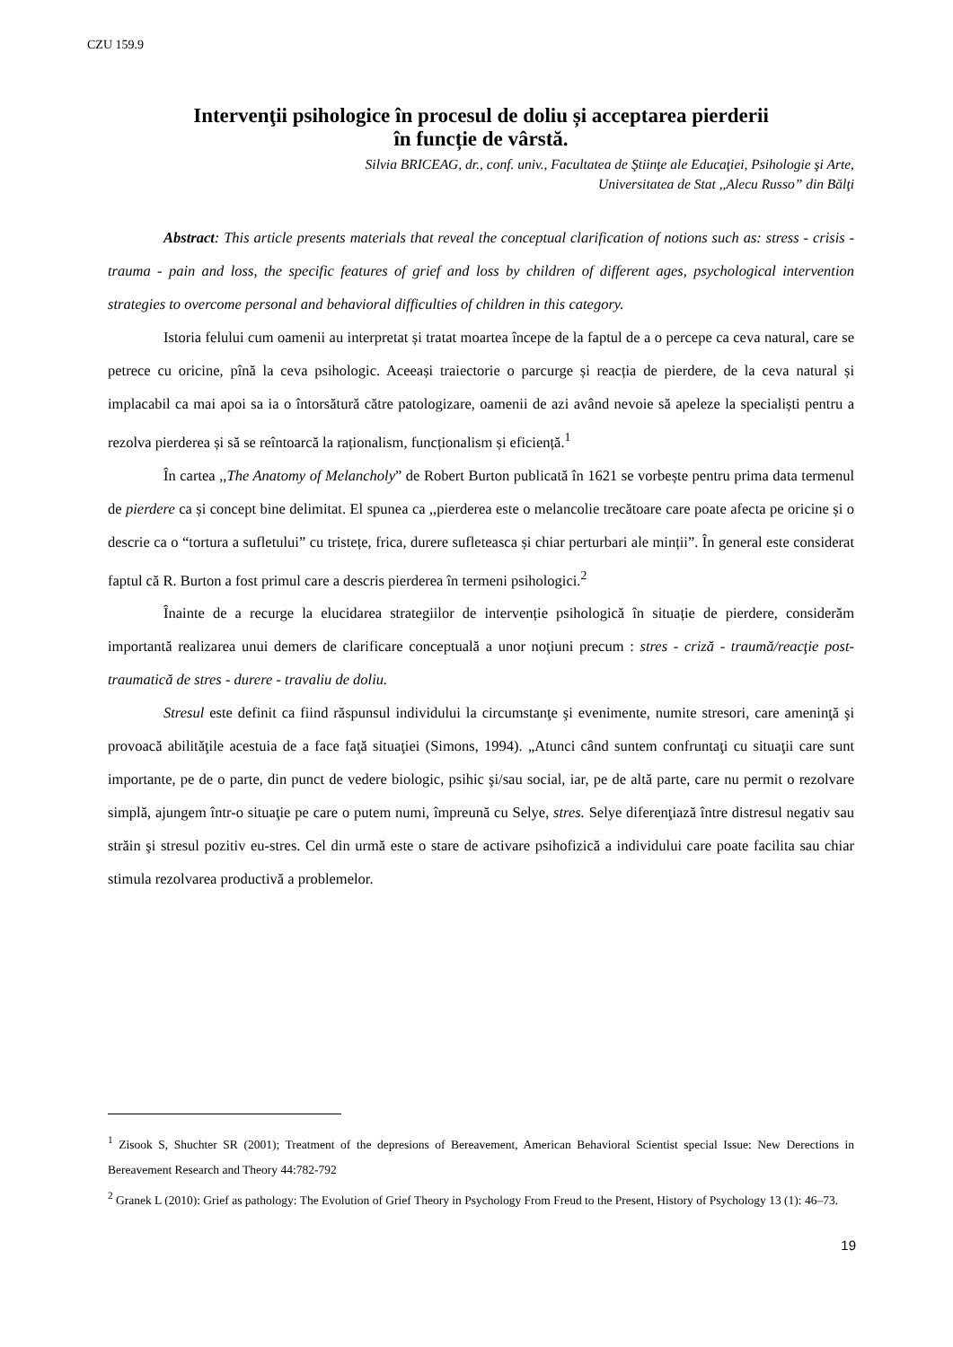CZU 159.9
Intervenţii psihologice în procesul de doliu și acceptarea pierderii
în funcție de vârstă.
Silvia BRICEAG, dr., conf. univ., Facultatea de Ştiinţe ale Educaţiei, Psihologie şi Arte,
Universitatea de Stat ,,Alecu Russo” din Bălţi
Abstract: This article presents materials that reveal the conceptual clarification of notions such as: stress - crisis - trauma - pain and loss, the specific features of grief and loss by children of different ages, psychological intervention strategies to overcome personal and behavioral difficulties of children in this category.
Istoria felului cum oamenii au interpretat și tratat moartea începe de la faptul de a o percepe ca ceva natural, care se petrece cu oricine, pînă la ceva psihologic. Aceeași traiectorie o parcurge și reacția de pierdere, de la ceva natural și implacabil ca mai apoi sa ia o întorsătură către patologizare, oamenii de azi având nevoie să apeleze la specialiști pentru a rezolva pierderea și să se reîntoarcă la raționalism, funcționalism și eficiență.<sup>1</sup>
În cartea ,,The Anatomy of Melancholy” de Robert Burton publicată în 1621 se vorbește pentru prima data termenul de pierdere ca și concept bine delimitat. El spunea ca ,,pierderea este o melancolie trecătoare care poate afecta pe oricine și o descrie ca o “tortura a sufletului” cu tristețe, frica, durere sufleteasca și chiar perturbari ale minții”. În general este considerat faptul că R. Burton a fost primul care a descris pierderea în termeni psihologici.<sup>2</sup>
Înainte de a recurge la elucidarea strategiilor de intervenție psihologică în situație de pierdere, considerăm importantă realizarea unui demers de clarificare conceptuală a unor noţiuni precum : stres - criză - traumă/reacţie post-traumatică de stres - durere - travaliu de doliu.
Stresul este definit ca fiind răspunsul individului la circumstanţe şi evenimente, numite stresori, care ameninţă şi provoacă abilităţile acestuia de a face faţă situaţiei (Simons, 1994). „Atunci când suntem confruntaţi cu situaţii care sunt importante, pe de o parte, din punct de vedere biologic, psihic şi/sau social, iar, pe de altă parte, care nu permit o rezolvare simplă, ajungem într-o situaţie pe care o putem numi, împreună cu Selye, stres. Selye diferenţiază între distresul negativ sau străin şi stresul pozitiv eu-stres. Cel din urmă este o stare de activare psihofizică a individului care poate facilita sau chiar stimula rezolvarea productivă a problemelor.
<sup>1</sup> Zisook S, Shuchter SR (2001); Treatment of the depresions of Bereavement, American Behavioral Scientist special Issue: New Derections in Bereavement Research and Theory 44:782-792
<sup>2</sup> Granek L (2010): Grief as pathology: The Evolution of Grief Theory in Psychology From Freud to the Present, History of Psychology 13 (1): 46–73.
19